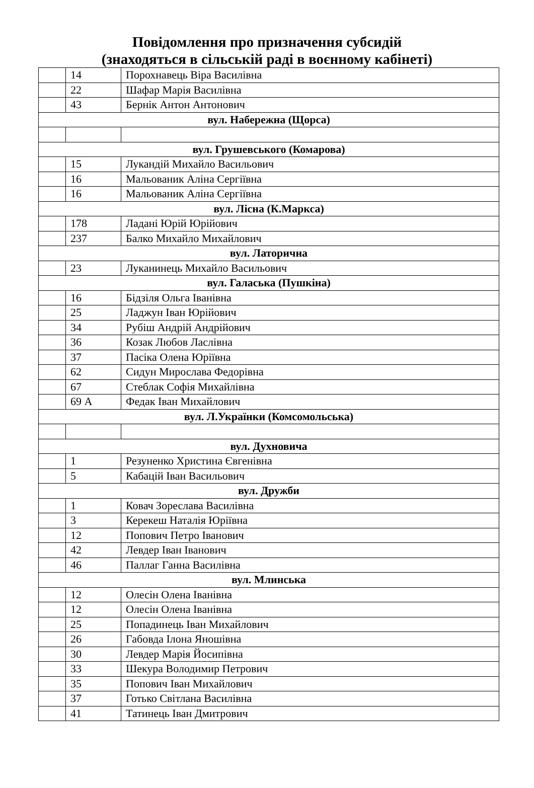Повідомлення про призначення субсидій
(знаходяться в сільській раді в воєнному кабінеті)
| | 14 | Порохнавець Віра Василівна |
| | 22 | Шафар Марія Василівна |
| | 43 | Бернік Антон Антонович |
| вул. Набережна (Щорса) | | |
| вул. Грушевського (Комарова) | | |
| | 15 | Лукандій Михайло Васильович |
| | 16 | Мальованик Аліна Сергіївна |
| | 16 | Мальованик Аліна Сергіївна |
| вул. Лісна (К.Маркса) | | |
| | 178 | Ладані Юрій Юрійович |
| | 237 | Балко Михайло Михайлович |
| вул. Латорична | | |
| | 23 | Луканинець Михайло Васильович |
| вул. Галаська (Пушкіна) | | |
| | 16 | Бідзіля Ольга Іванівна |
| | 25 | Ладжун Іван Юрійович |
| | 34 | Рубіш Андрій Андрійович |
| | 36 | Козак Любов Ласлівна |
| | 37 | Пасіка Олена Юріївна |
| | 62 | Сидун Мирослава Федорівна |
| | 67 | Стеблак Софія Михайлівна |
| | 69 А | Федак Іван Михайлович |
| вул. Л.Українки (Комсомольська) | | |
| вул. Духновича | | |
| | 1 | Резуненко Христина Євгенівна |
| | 5 | Кабацій Іван Васильович |
| вул. Дружби | | |
| | 1 | Ковач Зореслава Василівна |
| | 3 | Керекеш Наталія Юріївна |
| | 12 | Попович Петро Іванович |
| | 42 | Левдер Іван Іванович |
| | 46 | Паллаг Ганна Василівна |
| вул. Млинська | | |
| | 12 | Олесін Олена Іванівна |
| | 12 | Олесін Олена Іванівна |
| | 25 | Попадинець Іван Михайлович |
| | 26 | Габовда Ілона Яношівна |
| | 30 | Левдер Марія Йосипівна |
| | 33 | Шекура Володимир Петрович |
| | 35 | Попович Іван Михайлович |
| | 37 | Готько Світлана Василівна |
| | 41 | Татинець Іван Дмитрович |